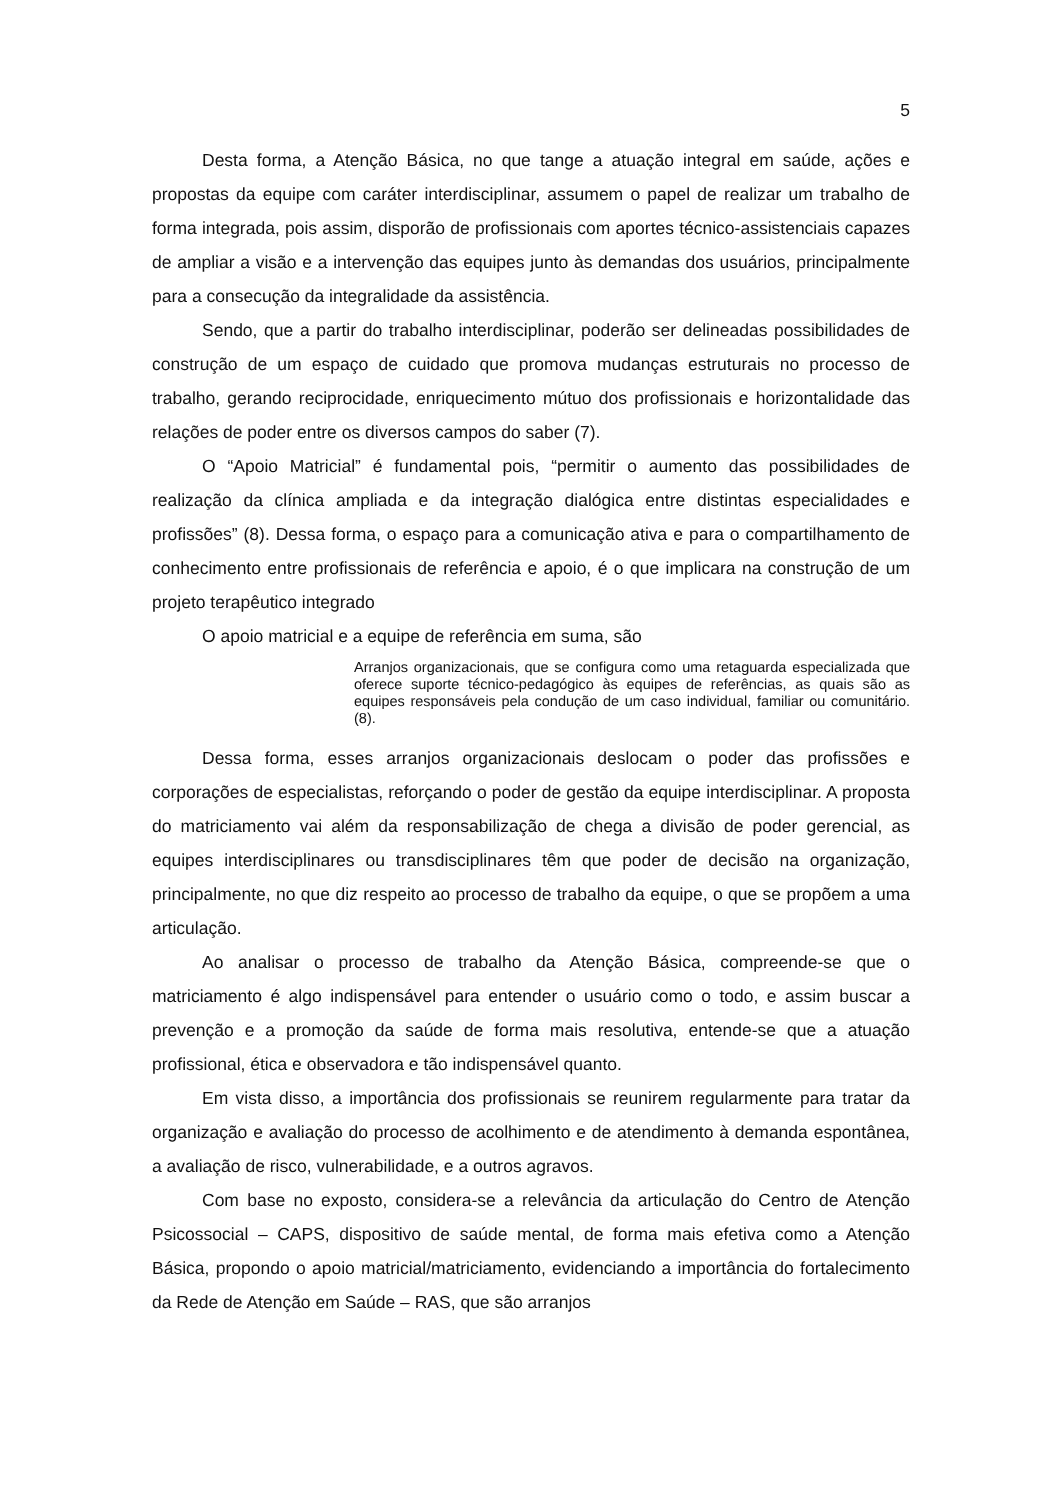5
Desta forma, a Atenção Básica, no que tange a atuação integral em saúde, ações e propostas da equipe com caráter interdisciplinar, assumem o papel de realizar um trabalho de forma integrada, pois assim, disporão de profissionais com aportes técnico-assistenciais capazes de ampliar a visão e a intervenção das equipes junto às demandas dos usuários, principalmente para a consecução da integralidade da assistência.
Sendo, que a partir do trabalho interdisciplinar, poderão ser delineadas possibilidades de construção de um espaço de cuidado que promova mudanças estruturais no processo de trabalho, gerando reciprocidade, enriquecimento mútuo dos profissionais e horizontalidade das relações de poder entre os diversos campos do saber (7).
O “Apoio Matricial” é fundamental pois, “permitir o aumento das possibilidades de realização da clínica ampliada e da integração dialógica entre distintas especialidades e profissões” (8). Dessa forma, o espaço para a comunicação ativa e para o compartilhamento de conhecimento entre profissionais de referência e apoio, é o que implicara na construção de um projeto terapêutico integrado
O apoio matricial e a equipe de referência em suma, são
Arranjos organizacionais, que se configura como uma retaguarda especializada que oferece suporte técnico-pedagógico às equipes de referências, as quais são as equipes responsáveis pela condução de um caso individual, familiar ou comunitário. (8).
Dessa forma, esses arranjos organizacionais deslocam o poder das profissões e corporações de especialistas, reforçando o poder de gestão da equipe interdisciplinar. A proposta do matriciamento vai além da responsabilização de chega a divisão de poder gerencial, as equipes interdisciplinares ou transdisciplinares têm que poder de decisão na organização, principalmente, no que diz respeito ao processo de trabalho da equipe, o que se propõem a uma articulação.
Ao analisar o processo de trabalho da Atenção Básica, compreende-se que o matriciamento é algo indispensável para entender o usuário como o todo, e assim buscar a prevenção e a promoção da saúde de forma mais resolutiva, entende-se que a atuação profissional, ética e observadora e tão indispensável quanto.
Em vista disso, a importância dos profissionais se reunirem regularmente para tratar da organização e avaliação do processo de acolhimento e de atendimento à demanda espontânea, a avaliação de risco, vulnerabilidade, e a outros agravos.
Com base no exposto, considera-se a relevância da articulação do Centro de Atenção Psicossocial – CAPS, dispositivo de saúde mental, de forma mais efetiva como a Atenção Básica, propondo o apoio matricial/matriciamento, evidenciando a importância do fortalecimento da Rede de Atenção em Saúde – RAS, que são arranjos